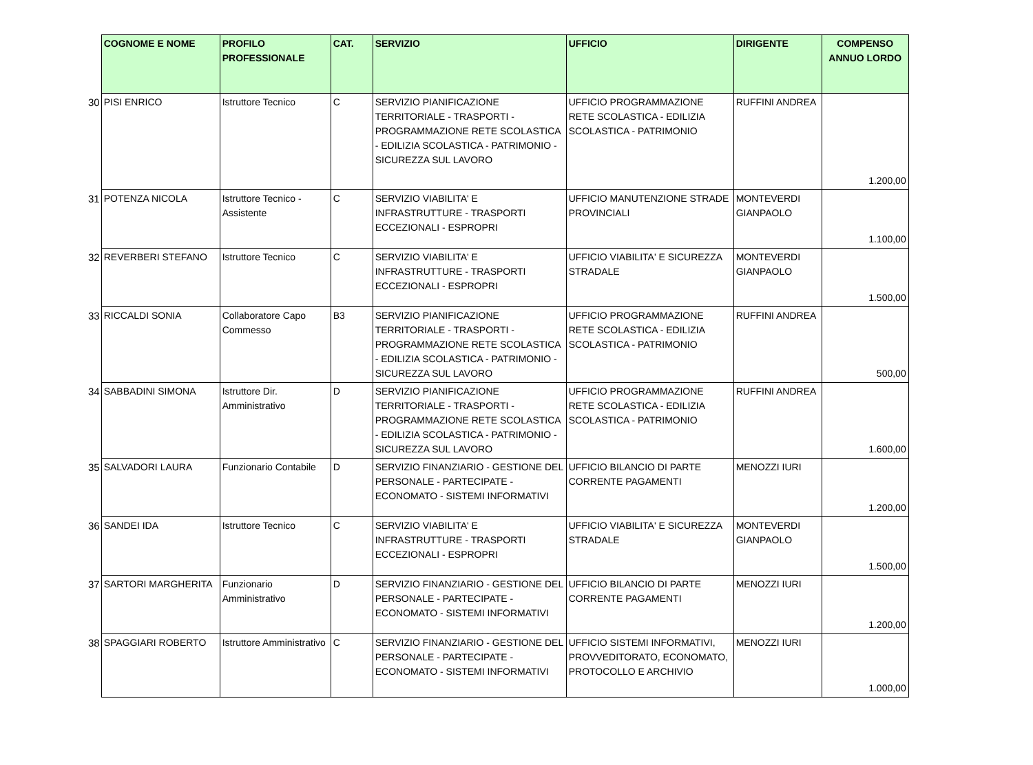| | COGNOME E NOME | PROFILO PROFESSIONALE | CAT. | SERVIZIO | UFFICIO | DIRIGENTE | COMPENSO ANNUO LORDO |
| --- | --- | --- | --- | --- | --- | --- | --- |
| 30 | PISI ENRICO | Istruttore Tecnico | C | SERVIZIO PIANIFICAZIONE TERRITORIALE - TRASPORTI - PROGRAMMAZIONE RETE SCOLASTICA - EDILIZIA SCOLASTICA - PATRIMONIO - SICUREZZA SUL LAVORO | UFFICIO PROGRAMMAZIONE RETE SCOLASTICA - EDILIZIA SCOLASTICA - PATRIMONIO | RUFFINI ANDREA | 1.200,00 |
| 31 | POTENZA NICOLA | Istruttore Tecnico - Assistente | C | SERVIZIO VIABILITA' E INFRASTRUTTURE - TRASPORTI ECCEZIONALI - ESPROPRI | UFFICIO MANUTENZIONE STRADE PROVINCIALI | MONTEVERDI GIANPAOLO | 1.100,00 |
| 32 | REVERBERI STEFANO | Istruttore Tecnico | C | SERVIZIO VIABILITA' E INFRASTRUTTURE - TRASPORTI ECCEZIONALI - ESPROPRI | UFFICIO VIABILITA' E SICUREZZA STRADALE | MONTEVERDI GIANPAOLO | 1.500,00 |
| 33 | RICCALDI SONIA | Collaboratore Capo Commesso | B3 | SERVIZIO PIANIFICAZIONE TERRITORIALE - TRASPORTI - PROGRAMMAZIONE RETE SCOLASTICA - EDILIZIA SCOLASTICA - PATRIMONIO - SICUREZZA SUL LAVORO | UFFICIO PROGRAMMAZIONE RETE SCOLASTICA - EDILIZIA SCOLASTICA - PATRIMONIO | RUFFINI ANDREA | 500,00 |
| 34 | SABBADINI SIMONA | Istruttore Dir. Amministrativo | D | SERVIZIO PIANIFICAZIONE TERRITORIALE - TRASPORTI - PROGRAMMAZIONE RETE SCOLASTICA - EDILIZIA SCOLASTICA - PATRIMONIO - SICUREZZA SUL LAVORO | UFFICIO PROGRAMMAZIONE RETE SCOLASTICA - EDILIZIA SCOLASTICA - PATRIMONIO | RUFFINI ANDREA | 1.600,00 |
| 35 | SALVADORI LAURA | Funzionario Contabile | D | SERVIZIO FINANZIARIO - GESTIONE DEL PERSONALE - PARTECIPATE - ECONOMATO - SISTEMI INFORMATIVI | UFFICIO BILANCIO DI PARTE CORRENTE PAGAMENTI | MENOZZI IURI | 1.200,00 |
| 36 | SANDEI IDA | Istruttore Tecnico | C | SERVIZIO VIABILITA' E INFRASTRUTTURE - TRASPORTI ECCEZIONALI - ESPROPRI | UFFICIO VIABILITA' E SICUREZZA STRADALE | MONTEVERDI GIANPAOLO | 1.500,00 |
| 37 | SARTORI MARGHERITA | Funzionario Amministrativo | D | SERVIZIO FINANZIARIO - GESTIONE DEL PERSONALE - PARTECIPATE - ECONOMATO - SISTEMI INFORMATIVI | UFFICIO BILANCIO DI PARTE CORRENTE PAGAMENTI | MENOZZI IURI | 1.200,00 |
| 38 | SPAGGIARI ROBERTO | Istruttore Amministrativo | C | SERVIZIO FINANZIARIO - GESTIONE DEL PERSONALE - PARTECIPATE - ECONOMATO - SISTEMI INFORMATIVI | UFFICIO SISTEMI INFORMATIVI, PROVVEDITORATO, ECONOMATO, PROTOCOLLO E ARCHIVIO | MENOZZI IURI | 1.000,00 |